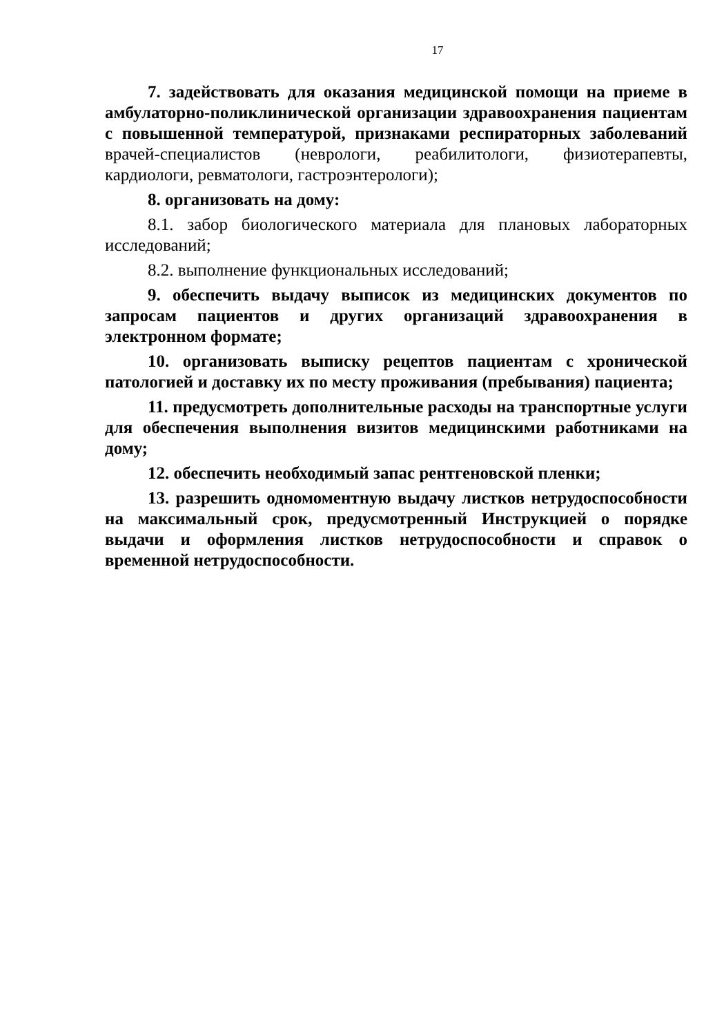17
7. задействовать для оказания медицинской помощи на приеме в амбулаторно-поликлинической организации здравоохранения пациентам с повышенной температурой, признаками респираторных заболеваний врачей-специалистов (неврологи, реабилитологи, физиотерапевты, кардиологи, ревматологи, гастроэнтерологи);
8. организовать на дому:
8.1. забор биологического материала для плановых лабораторных исследований;
8.2. выполнение функциональных исследований;
9. обеспечить выдачу выписок из медицинских документов по запросам пациентов и других организаций здравоохранения в электронном формате;
10. организовать выписку рецептов пациентам с хронической патологией и доставку их по месту проживания (пребывания) пациента;
11. предусмотреть дополнительные расходы на транспортные услуги для обеспечения выполнения визитов медицинскими работниками на дому;
12. обеспечить необходимый запас рентгеновской пленки;
13. разрешить одномоментную выдачу листков нетрудоспособности на максимальный срок, предусмотренный Инструкцией о порядке выдачи и оформления листков нетрудоспособности и справок о временной нетрудоспособности.